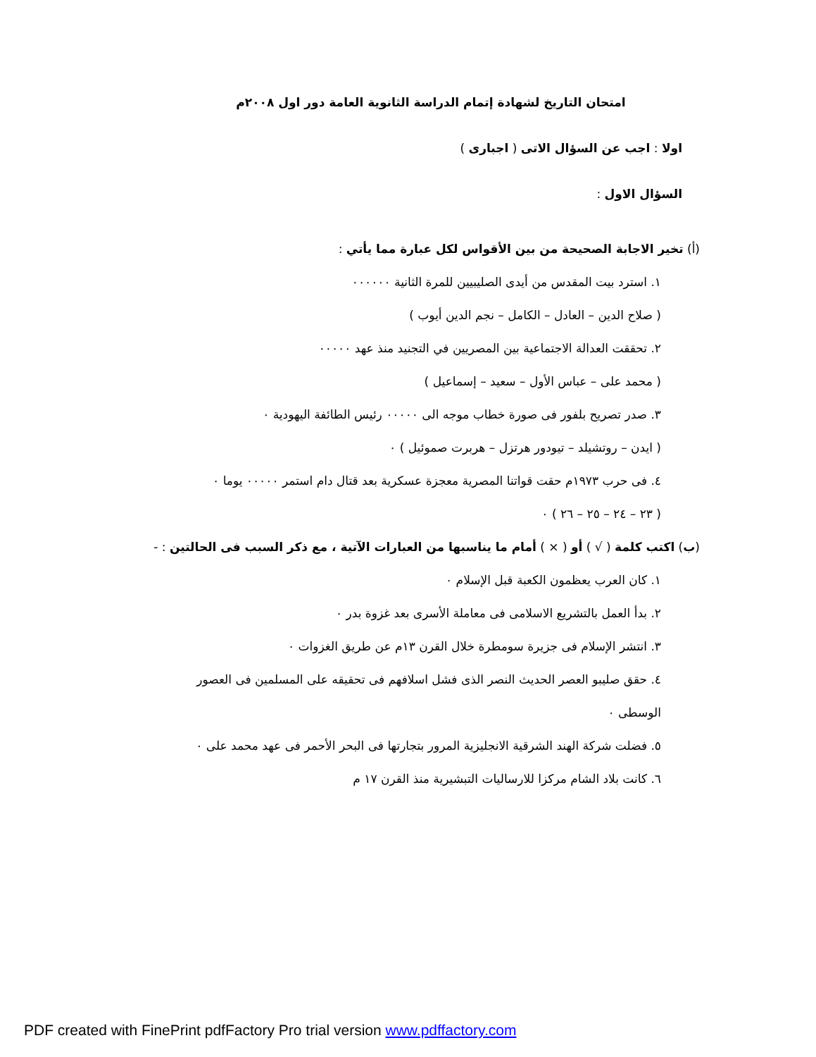امتحان التاريخ لشهادة إتمام الدراسة الثانوية العامة دور اول ٢٠٠٨م
اولا : اجب عن السؤال الاتى ( اجبارى )
السؤال الاول :
(أ) تخير الاجابة الصحيحة من بين الأقواس لكل عبارة مما يأتي :
١. استرد بيت المقدس من أيدى الصليبيين للمرة الثانية ٠٠٠٠٠٠
( صلاح الدين – العادل – الكامل – نجم الدين أيوب )
٢. تحققت العدالة الاجتماعية بين المصريين في التجنيد منذ عهد ٠٠٠٠٠
( محمد على – عباس الأول – سعيد – إسماعيل )
٣. صدر تصريح بلفور فى صورة خطاب موجه الى ٠٠٠٠٠ رئيس الطائفة اليهودية ٠
( ايدن – روتشيلد – تيودور هرتزل – هربرت صموئيل ) ٠
٤. فى حرب ١٩٧٣م حقت قواتنا المصرية معجزة عسكرية بعد قتال دام استمر ٠٠٠٠٠ يوما ٠
( ٢٣ – ٢٤ – ٢٥ – ٢٦ ) ٠
(ب) اكتب كلمة ( √ ) أو ( × ) أمام ما يناسبها من العبارات الآتية ، مع ذكر السبب فى الحالتين : -
١. كان العرب يعظمون الكعبة قبل الإسلام ٠
٢. بدأ العمل بالتشريع الاسلامى فى معاملة الأسرى بعد غزوة بدر ٠
٣. انتشر الإسلام فى جزيرة سومطرة خلال القرن ١٣م عن طريق الغزوات ٠
٤. حقق صليبو العصر الحديث النصر الذى فشل اسلافهم فى تحقيقه على المسلمين فى العصور الوسطى ٠
٥. فضلت شركة الهند الشرقية الانجليزية المرور بتجارتها فى البحر الأحمر فى عهد محمد على ٠
٦. كانت بلاد الشام مركزا للارساليات التبشيرية منذ القرن ١٧ م
PDF created with FinePrint pdfFactory Pro trial version www.pdffactory.com